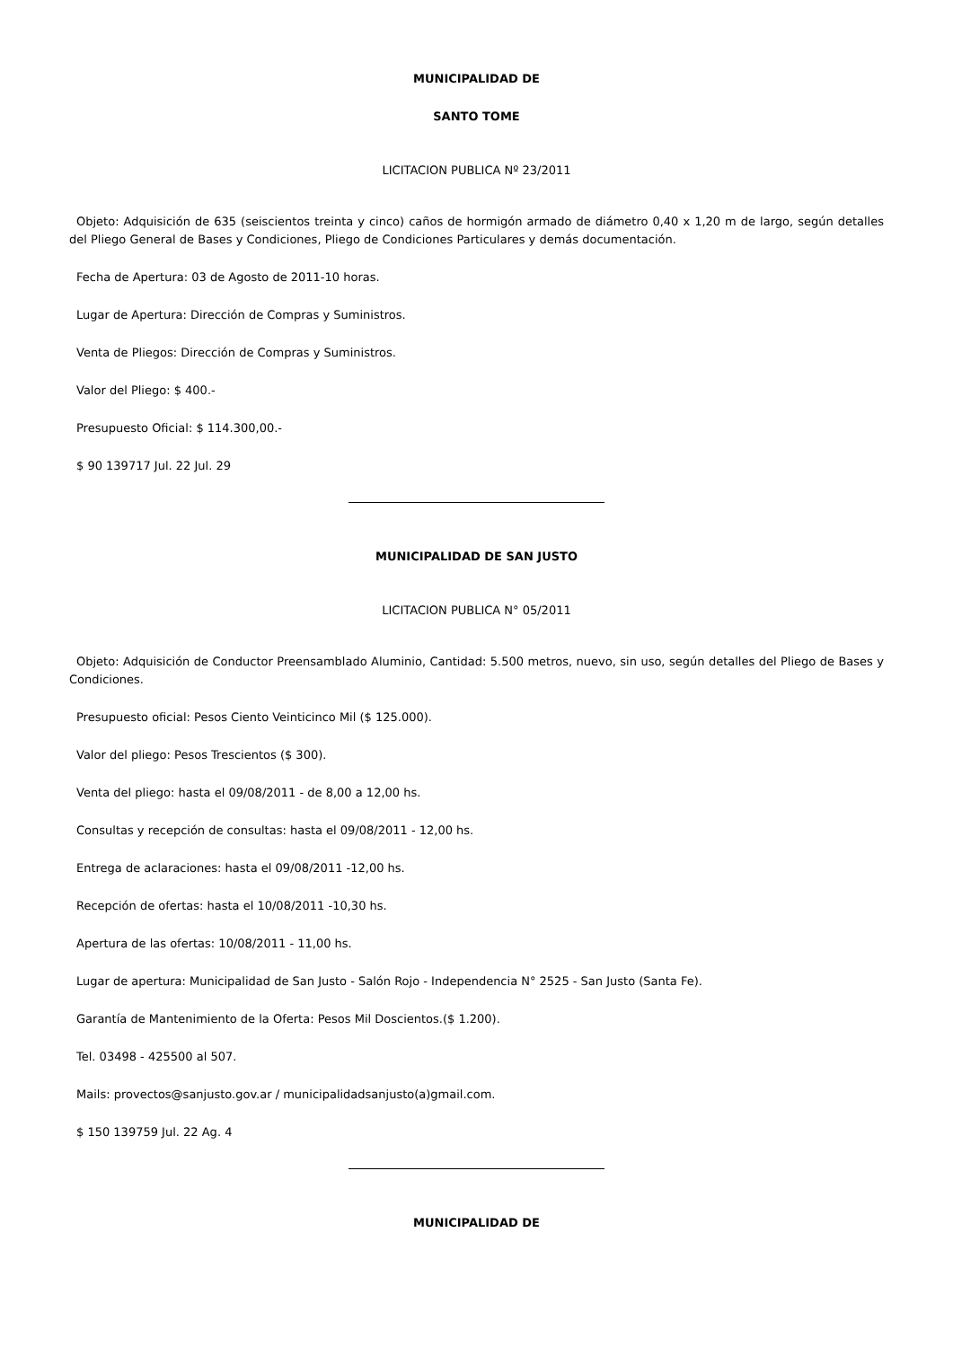MUNICIPALIDAD DE
SANTO TOME
LICITACION PUBLICA Nº 23/2011
Objeto: Adquisición de 635 (seiscientos treinta y cinco) caños de hormigón armado de diámetro 0,40 x 1,20 m de largo, según detalles del Pliego General de Bases y Condiciones, Pliego de Condiciones Particulares y demás documentación.
Fecha de Apertura: 03 de Agosto de 2011-10 horas.
Lugar de Apertura: Dirección de Compras y Suministros.
Venta de Pliegos: Dirección de Compras y Suministros.
Valor del Pliego: $ 400.-
Presupuesto Oficial: $ 114.300,00.-
$ 90 139717 Jul. 22 Jul. 29
MUNICIPALIDAD DE SAN JUSTO
LICITACION PUBLICA N° 05/2011
Objeto: Adquisición de Conductor Preensamblado Aluminio, Cantidad: 5.500 metros, nuevo, sin uso, según detalles del Pliego de Bases y Condiciones.
Presupuesto oficial: Pesos Ciento Veinticinco Mil ($ 125.000).
Valor del pliego: Pesos Trescientos ($ 300).
Venta del pliego: hasta el 09/08/2011 - de 8,00 a 12,00 hs.
Consultas y recepción de consultas: hasta el 09/08/2011 - 12,00 hs.
Entrega de aclaraciones: hasta el 09/08/2011 -12,00 hs.
Recepción de ofertas: hasta el 10/08/2011 -10,30 hs.
Apertura de las ofertas: 10/08/2011 - 11,00 hs.
Lugar de apertura: Municipalidad de San Justo - Salón Rojo - Independencia N° 2525 - San Justo (Santa Fe).
Garantía de Mantenimiento de la Oferta: Pesos Mil Doscientos.($ 1.200).
Tel. 03498 - 425500 al 507.
Mails: provectos@sanjusto.gov.ar / municipalidadsanjusto(a)gmail.com.
$ 150 139759 Jul. 22 Ag. 4
MUNICIPALIDAD DE